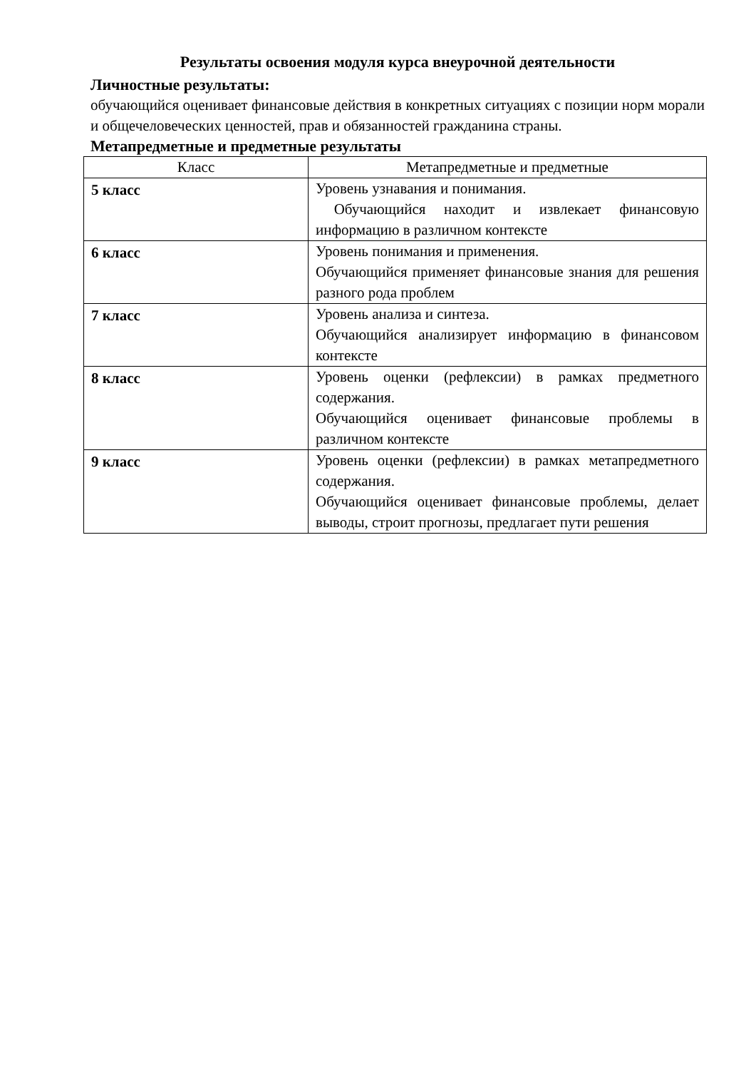Результаты освоения модуля курса внеурочной деятельности
Личностные результаты:
обучающийся оценивает финансовые действия в конкретных ситуациях с позиции норм морали и общечеловеческих ценностей, прав и обязанностей гражданина страны.
Метапредметные и предметные результаты
| Класс | Метапредметные и предметные |
| --- | --- |
| 5 класс | Уровень узнавания и понимания. Обучающийся находит и извлекает финансовую информацию в различном контексте |
| 6 класс | Уровень понимания и применения. Обучающийся применяет финансовые знания для решения разного рода проблем |
| 7 класс | Уровень анализа и синтеза. Обучающийся анализирует информацию в финансовом контексте |
| 8 класс | Уровень оценки (рефлексии) в рамках предметного содержания. Обучающийся оценивает финансовые проблемы в различном контексте |
| 9 класс | Уровень оценки (рефлексии) в рамках метапредметного содержания. Обучающийся оценивает финансовые проблемы, делает выводы, строит прогнозы, предлагает пути решения |